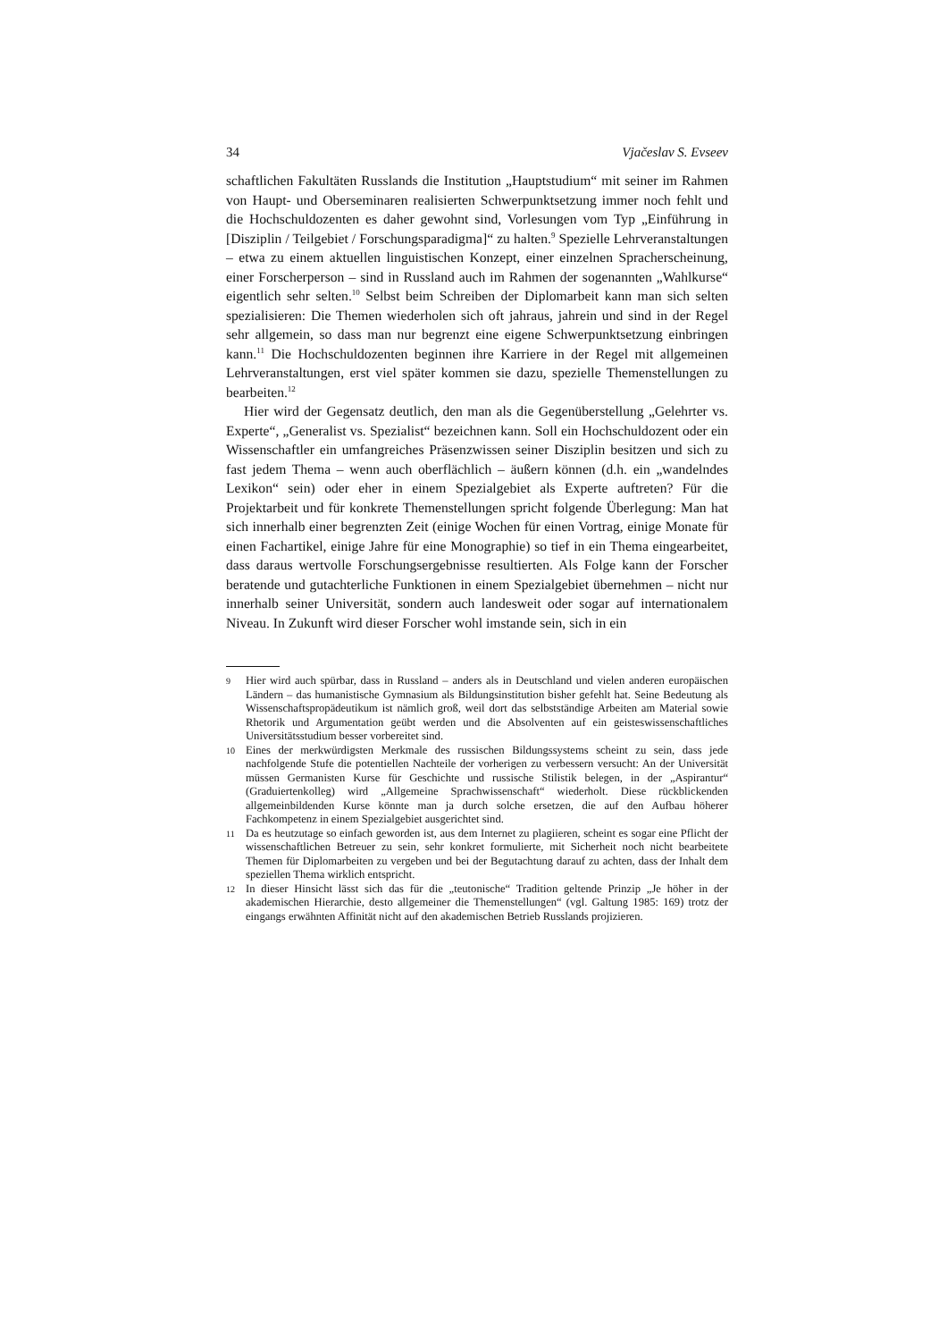34 Vjačeslav S. Evseev
schaftlichen Fakultäten Russlands die Institution „Hauptstudium“ mit seiner im Rahmen von Haupt- und Oberseminaren realisierten Schwerpunktsetzung immer noch fehlt und die Hochschuldozenten es daher gewohnt sind, Vorlesungen vom Typ „Einführung in [Disziplin / Teilgebiet / Forschungsparadigma]“ zu halten.<sup>9</sup> Spezielle Lehrveranstaltungen – etwa zu einem aktuellen linguistischen Konzept, einer einzelnen Spracherscheinung, einer Forscherperson – sind in Russland auch im Rahmen der sogenannten „Wahlkurse“ eigentlich sehr selten.<sup>10</sup> Selbst beim Schreiben der Diplomarbeit kann man sich selten spezialisieren: Die Themen wiederholen sich oft jahraus, jahrein und sind in der Regel sehr allgemein, so dass man nur begrenzt eine eigene Schwerpunktsetzung einbringen kann.<sup>11</sup> Die Hochschuldozenten beginnen ihre Karriere in der Regel mit allgemeinen Lehrveranstaltungen, erst viel später kommen sie dazu, spezielle Themenstellungen zu bearbeiten.<sup>12</sup>
Hier wird der Gegensatz deutlich, den man als die Gegenüberstellung „Gelehrter vs. Experte“, „Generalist vs. Spezialist“ bezeichnen kann. Soll ein Hochschuldozent oder ein Wissenschaftler ein umfangreiches Präsenzwissen seiner Disziplin besitzen und sich zu fast jedem Thema – wenn auch oberflächlich – äußern können (d.h. ein „wandelndes Lexikon“ sein) oder eher in einem Spezialgebiet als Experte auftreten? Für die Projektarbeit und für konkrete Themenstellungen spricht folgende Überlegung: Man hat sich innerhalb einer begrenzten Zeit (einige Wochen für einen Vortrag, einige Monate für einen Fachartikel, einige Jahre für eine Monographie) so tief in ein Thema eingearbeitet, dass daraus wertvolle Forschungsergebnisse resultierten. Als Folge kann der Forscher beratende und gutachterliche Funktionen in einem Spezialgebiet übernehmen – nicht nur innerhalb seiner Universität, sondern auch landesweit oder sogar auf internationalem Niveau. In Zukunft wird dieser Forscher wohl imstande sein, sich in ein
9 Hier wird auch spürbar, dass in Russland – anders als in Deutschland und vielen anderen europäischen Ländern – das humanistische Gymnasium als Bildungsinstitution bisher gefehlt hat. Seine Bedeutung als Wissenschaftspropädeutikum ist nämlich groß, weil dort das selbstständige Arbeiten am Material sowie Rhetorik und Argumentation geübt werden und die Absolventen auf ein geisteswissenschaftliches Universitätsstudium besser vorbereitet sind.
10 Eines der merkwürdigsten Merkmale des russischen Bildungssystems scheint zu sein, dass jede nachfolgende Stufe die potentiellen Nachteile der vorherigen zu verbessern versucht: An der Universität müssen Germanisten Kurse für Geschichte und russische Stilistik belegen, in der „Aspirantur“ (Graduiertenkolleg) wird „Allgemeine Sprachwissenschaft“ wiederholt. Diese rückblickenden allgemeinbildenden Kurse könnte man ja durch solche ersetzen, die auf den Aufbau höherer Fachkompetenz in einem Spezialgebiet ausgerichtet sind.
11 Da es heutzutage so einfach geworden ist, aus dem Internet zu plagiieren, scheint es sogar eine Pflicht der wissenschaftlichen Betreuer zu sein, sehr konkret formulierte, mit Sicherheit noch nicht bearbeitete Themen für Diplomarbeiten zu vergeben und bei der Begutachtung darauf zu achten, dass der Inhalt dem speziellen Thema wirklich entspricht.
12 In dieser Hinsicht lässt sich das für die „teutonische“ Tradition geltende Prinzip „Je höher in der akademischen Hierarchie, desto allgemeiner die Themenstellungen“ (vgl. Galtung 1985: 169) trotz der eingangs erwähnten Affinität nicht auf den akademischen Betrieb Russlands projizieren.